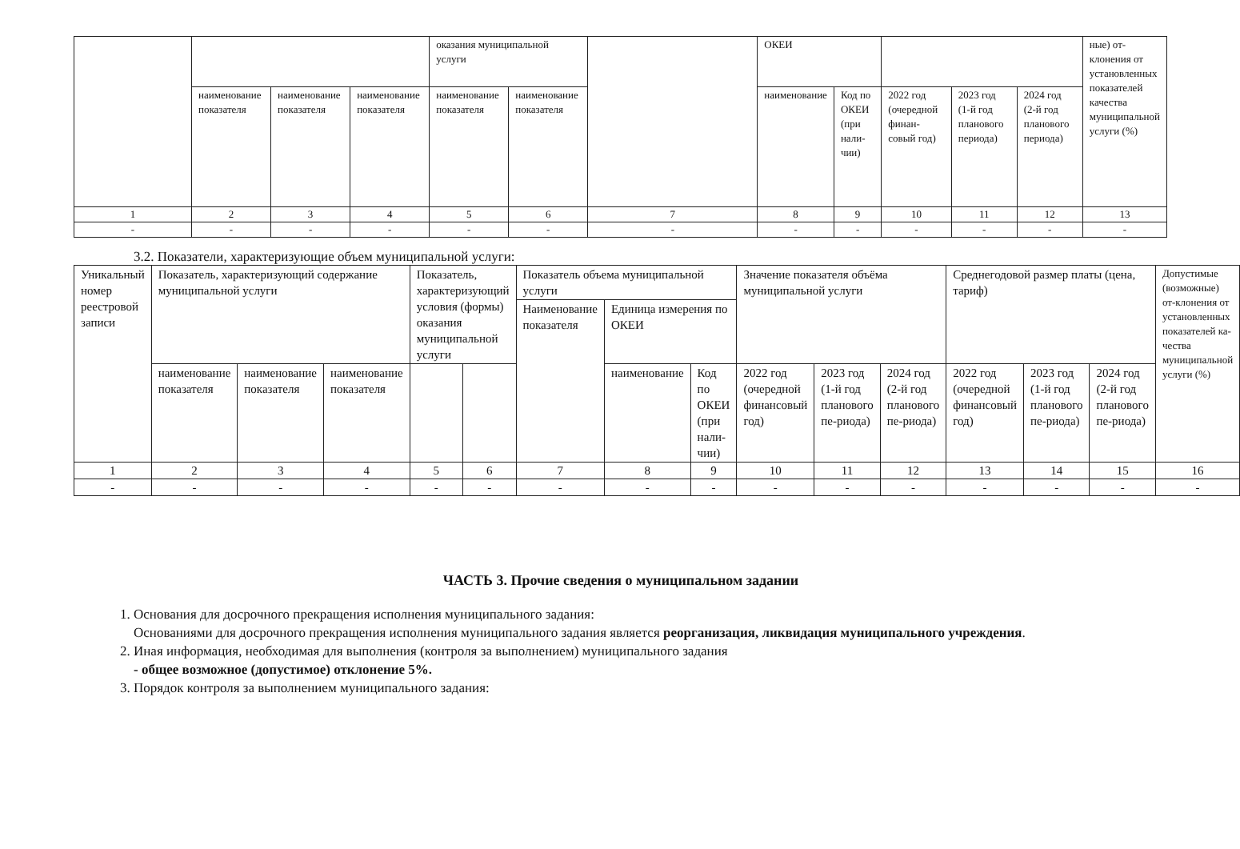| | | | | оказания муниципальной услуги | | | ОКЕИ | | | | | ные) от-клонения от установленных показателей качества муниципальной услуги (%) |
| --- | --- | --- | --- | --- | --- | --- | --- | --- | --- | --- | --- | --- |
| | наименование показателя | наименование показателя | наименование показателя | наименование показателя | наименование показателя | | наименование | Код по ОКЕИ (при нали-чии) | 2022 год (очередной финан-совый год) | 2023 год (1-й год планового периода) | 2024 год (2-й год планового периода) | |
| 1 | 2 | 3 | 4 | 5 | 6 | 7 | 8 | 9 | 10 | 11 | 12 | 13 |
| - | - | - | - | - | - | - | - | - | - | - | - | - |
3.2. Показатели, характеризующие объем муниципальной услуги:
| Уникальный номер реестровой записи | Показатель, характеризующий содержание муниципальной услуги | | | Показатель, характеризующий условия (формы) оказания муниципальной услуги | | Показатель объема муниципальной услуги | | | Значение показателя объёма муниципальной услуги | | | Среднегодовой размер платы (цена, тариф) | | | Допустимые (возможные) от-клонения от установленных показателей ка-чества муниципальной услуги (%) |
| --- | --- | --- | --- | --- | --- | --- | --- | --- | --- | --- | --- | --- | --- | --- | --- |
| | | | | | | Наименование показателя | Единица измерения по ОКЕИ | | | | | | | | |
| | наименование показателя | наименование показателя | наименование показателя | | | | наименование | Код по ОКЕИ (при нали-чии) | 2022 год (очередной финансовый год) | 2023 год (1-й год планового пе-риода) | 2024 год (2-й год планового пе-риода) | 2022 год (очередной финансовый год) | 2023 год (1-й год планового пе-риода) | 2024 год (2-й год планового пе-риода) | |
| 1 | 2 | 3 | 4 | 5 | 6 | 7 | 8 | 9 | 10 | 11 | 12 | 13 | 14 | 15 | 16 |
| - | - | - | - | - | - | - | - | - | - | - | - | - | - | - | - |
ЧАСТЬ 3. Прочие сведения о муниципальном задании
1. Основания для досрочного прекращения исполнения муниципального задания:
Основаниями для досрочного прекращения исполнения муниципального задания является реорганизация, ликвидация муниципального учреждения.
2. Иная информация, необходимая для выполнения (контроля за выполнением) муниципального задания
- общее возможное (допустимое) отклонение 5%.
3. Порядок контроля за выполнением муниципального задания: